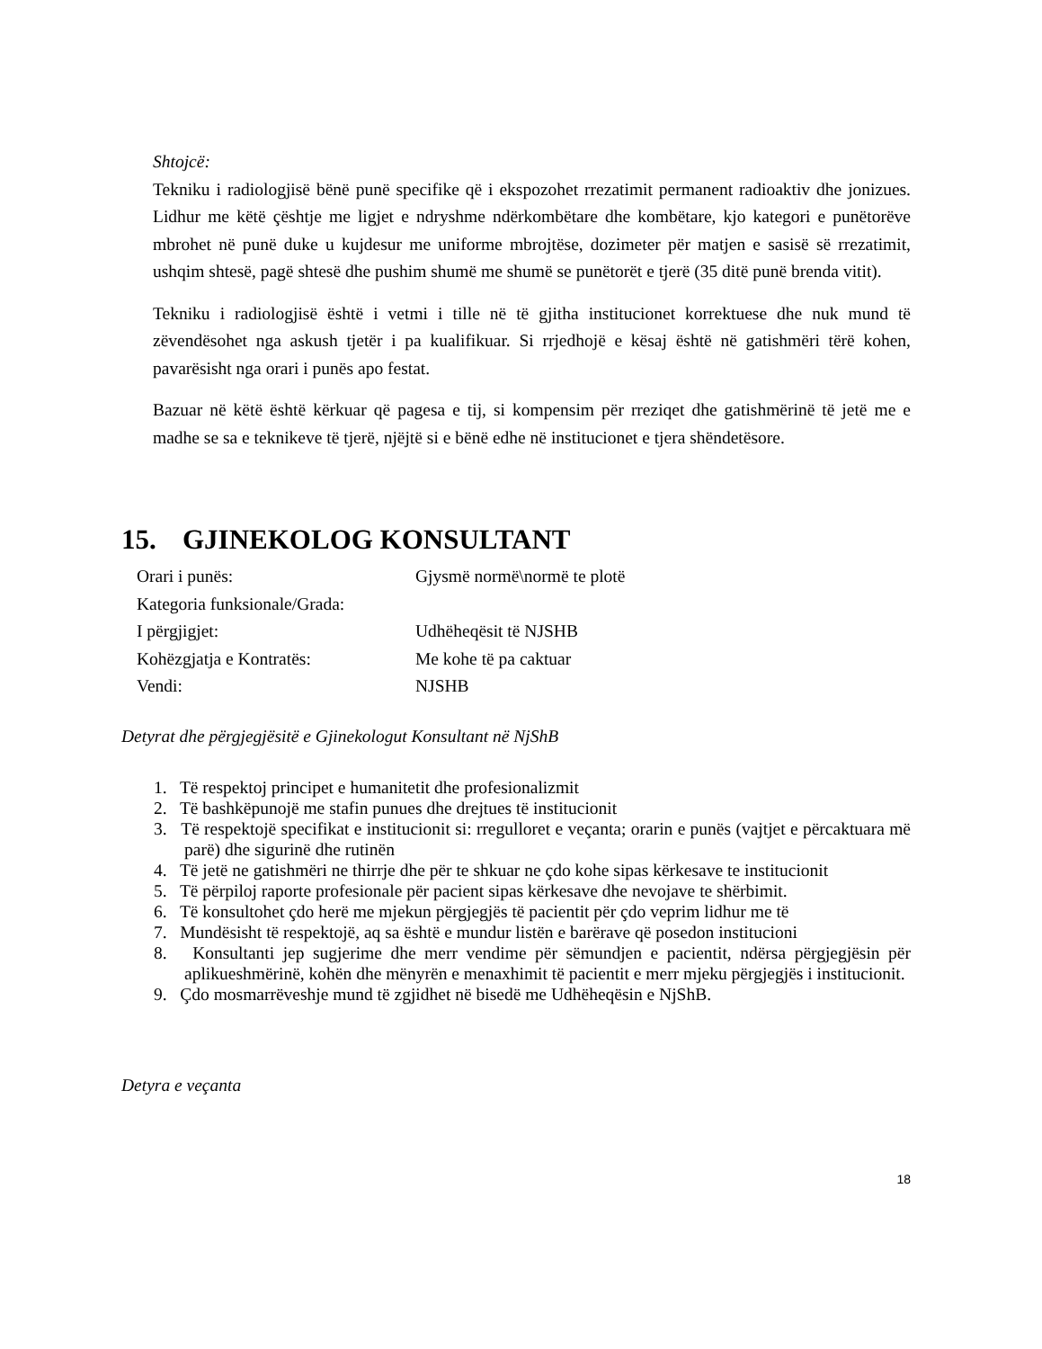Shtojcë:
Tekniku i radiologjisë bënë punë specifike që i ekspozohet rrezatimit permanent radioaktiv dhe jonizues. Lidhur me këtë çështje me ligjet e ndryshme ndërkombëtare dhe kombëtare, kjo kategori e punëtorëve mbrohet në punë duke u kujdesur me uniforme mbrojtëse, dozimeter për matjen e sasisë së rrezatimit, ushqim shtesë, pagë shtesë dhe pushim shumë me shumë se punëtorët e tjerë (35 ditë punë brenda vitit).
Tekniku i radiologjisë është i vetmi i tille në të gjitha institucionet korrektuese dhe nuk mund të zëvendësohet nga askush tjetër i pa kualifikuar. Si rrjedhojë e kësaj është në gatishmëri tërë kohen, pavarësisht nga orari i punës apo festat.
Bazuar në këtë është kërkuar që pagesa e tij, si kompensim për rreziqet dhe gatishmërinë të jetë me e madhe se sa e teknikeve të tjerë, njëjtë si e bënë edhe në institucionet e tjera shëndetësore.
15. GJINEKOLOG KONSULTANT
Orari i punës: Gjysmë normë\normë te plotë
Kategoria funksionale/Grada:
I përgjigjet: Udhëheqësit të NJSHB
Kohëzgjatja e Kontratës: Me kohe të pa caktuar
Vendi: NJSHB
Detyrat dhe përgjegjësitë e Gjinekologut Konsultant në NjShB
1. Të respektoj principet e humanitetit dhe profesionalizmit
2. Të bashkëpunojë me stafin punues dhe drejtues të institucionit
3. Të respektojë specifikat e institucionit si: rregulloret e veçanta; orarin e punës (vajtjet e përcaktuara më parë) dhe sigurinë dhe rutinën
4. Të jetë ne gatishmëri ne thirrje dhe për te shkuar ne çdo kohe sipas kërkesave te institucionit
5. Të përpiloj raporte profesionale për pacient sipas kërkesave dhe nevojave te shërbimit.
6. Të konsultohet çdo herë me mjekun përgjegjës të pacientit për çdo veprim lidhur me të
7. Mundësisht të respektojë, aq sa është e mundur listën e barërave që posedon institucioni
8. Konsultanti jep sugjerime dhe merr vendime për sëmundjen e pacientit, ndërsa përgjegjësin për aplikueshmërinë, kohën dhe mënyrën e menaxhimit të pacientit e merr mjeku përgjegjës i institucionit.
9. Çdo mosmarrëveshje mund të zgjidhet në bisedë me Udhëheqësin e NjShB.
Detyra e veçanta
18